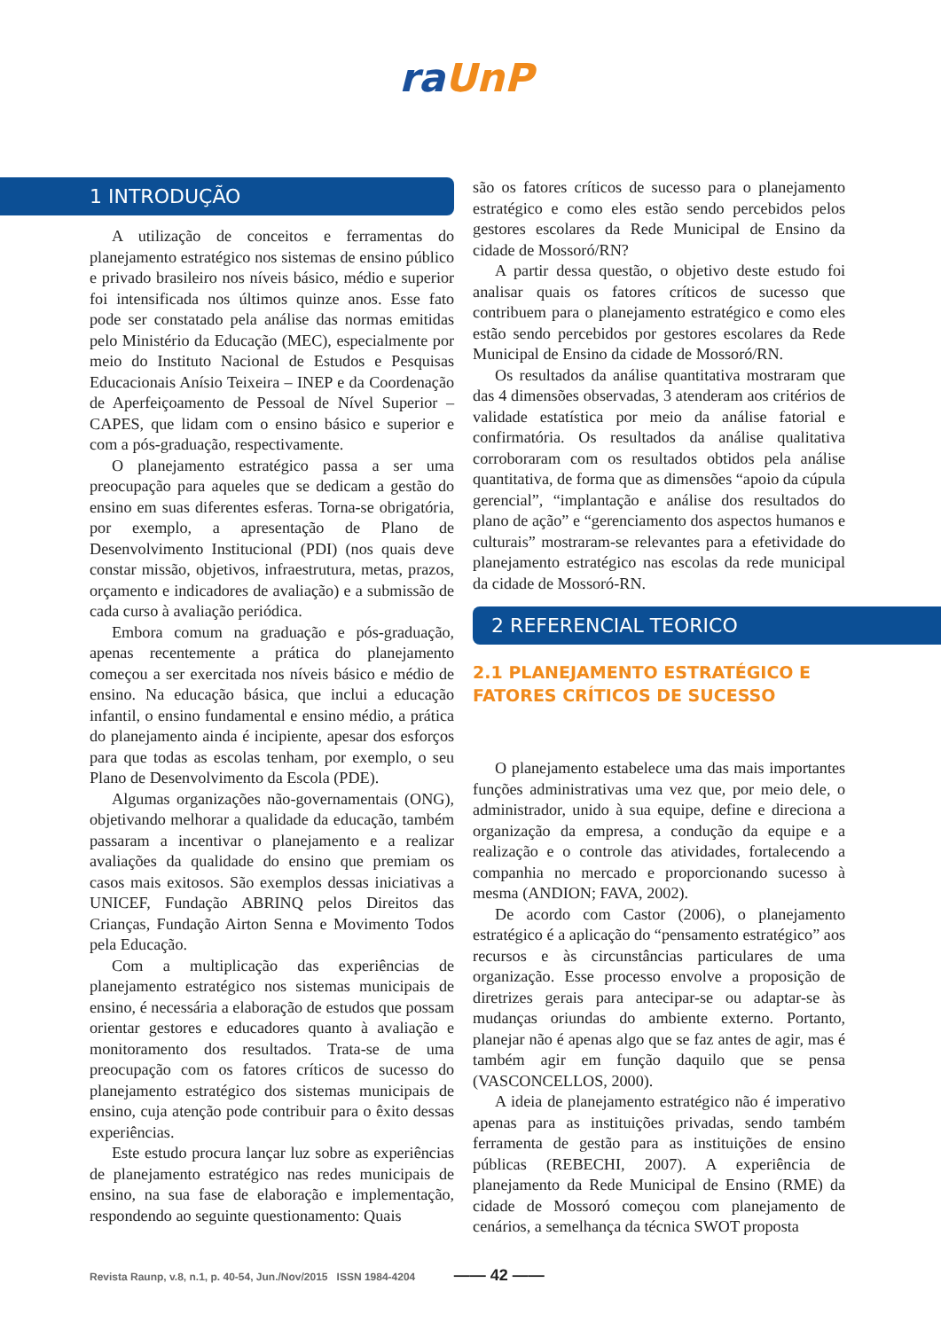ra UnP
1 INTRODUÇÃO
A utilização de conceitos e ferramentas do planejamento estratégico nos sistemas de ensino público e privado brasileiro nos níveis básico, médio e superior foi intensificada nos últimos quinze anos. Esse fato pode ser constatado pela análise das normas emitidas pelo Ministério da Educação (MEC), especialmente por meio do Instituto Nacional de Estudos e Pesquisas Educacionais Anísio Teixeira – INEP e da Coordenação de Aperfeiçoamento de Pessoal de Nível Superior – CAPES, que lidam com o ensino básico e superior e com a pós-graduação, respectivamente.
O planejamento estratégico passa a ser uma preocupação para aqueles que se dedicam a gestão do ensino em suas diferentes esferas. Torna-se obrigatória, por exemplo, a apresentação de Plano de Desenvolvimento Institucional (PDI) (nos quais deve constar missão, objetivos, infraestrutura, metas, prazos, orçamento e indicadores de avaliação) e a submissão de cada curso à avaliação periódica.
Embora comum na graduação e pós-graduação, apenas recentemente a prática do planejamento começou a ser exercitada nos níveis básico e médio de ensino. Na educação básica, que inclui a educação infantil, o ensino fundamental e ensino médio, a prática do planejamento ainda é incipiente, apesar dos esforços para que todas as escolas tenham, por exemplo, o seu Plano de Desenvolvimento da Escola (PDE).
Algumas organizações não-governamentais (ONG), objetivando melhorar a qualidade da educação, também passaram a incentivar o planejamento e a realizar avaliações da qualidade do ensino que premiam os casos mais exitosos. São exemplos dessas iniciativas a UNICEF, Fundação ABRINQ pelos Direitos das Crianças, Fundação Airton Senna e Movimento Todos pela Educação.
Com a multiplicação das experiências de planejamento estratégico nos sistemas municipais de ensino, é necessária a elaboração de estudos que possam orientar gestores e educadores quanto à avaliação e monitoramento dos resultados. Trata-se de uma preocupação com os fatores críticos de sucesso do planejamento estratégico dos sistemas municipais de ensino, cuja atenção pode contribuir para o êxito dessas experiências.
Este estudo procura lançar luz sobre as experiências de planejamento estratégico nas redes municipais de ensino, na sua fase de elaboração e implementação, respondendo ao seguinte questionamento: Quais
são os fatores críticos de sucesso para o planejamento estratégico e como eles estão sendo percebidos pelos gestores escolares da Rede Municipal de Ensino da cidade de Mossoró/RN?
A partir dessa questão, o objetivo deste estudo foi analisar quais os fatores críticos de sucesso que contribuem para o planejamento estratégico e como eles estão sendo percebidos por gestores escolares da Rede Municipal de Ensino da cidade de Mossoró/RN.
Os resultados da análise quantitativa mostraram que das 4 dimensões observadas, 3 atenderam aos critérios de validade estatística por meio da análise fatorial e confirmatória. Os resultados da análise qualitativa corroboraram com os resultados obtidos pela análise quantitativa, de forma que as dimensões “apoio da cúpula gerencial”, “implantação e análise dos resultados do plano de ação” e “gerenciamento dos aspectos humanos e culturais” mostraram-se relevantes para a efetividade do planejamento estratégico nas escolas da rede municipal da cidade de Mossoró-RN.
2 REFERENCIAL TEORICO
2.1 PLANEJAMENTO ESTRATÉGICO E
FATORES CRÍTICOS DE SUCESSO
O planejamento estabelece uma das mais importantes funções administrativas uma vez que, por meio dele, o administrador, unido à sua equipe, define e direciona a organização da empresa, a condução da equipe e a realização e o controle das atividades, fortalecendo a companhia no mercado e proporcionando sucesso à mesma (ANDION; FAVA, 2002).
De acordo com Castor (2006), o planejamento estratégico é a aplicação do “pensamento estratégico” aos recursos e às circunstâncias particulares de uma organização. Esse processo envolve a proposição de diretrizes gerais para antecipar-se ou adaptar-se às mudanças oriundas do ambiente externo. Portanto, planejar não é apenas algo que se faz antes de agir, mas é também agir em função daquilo que se pensa (VASCONCELLOS, 2000).
A ideia de planejamento estratégico não é imperativo apenas para as instituições privadas, sendo também ferramenta de gestão para as instituições de ensino públicas (REBECHI, 2007). A experiência de planejamento da Rede Municipal de Ensino (RME) da cidade de Mossoró começou com planejamento de cenários, a semelhança da técnica SWOT proposta
Revista Raunp, v.8, n.1, p. 40-54, Jun./Nov/2015 ISSN 1984-4204 —— 42 ——